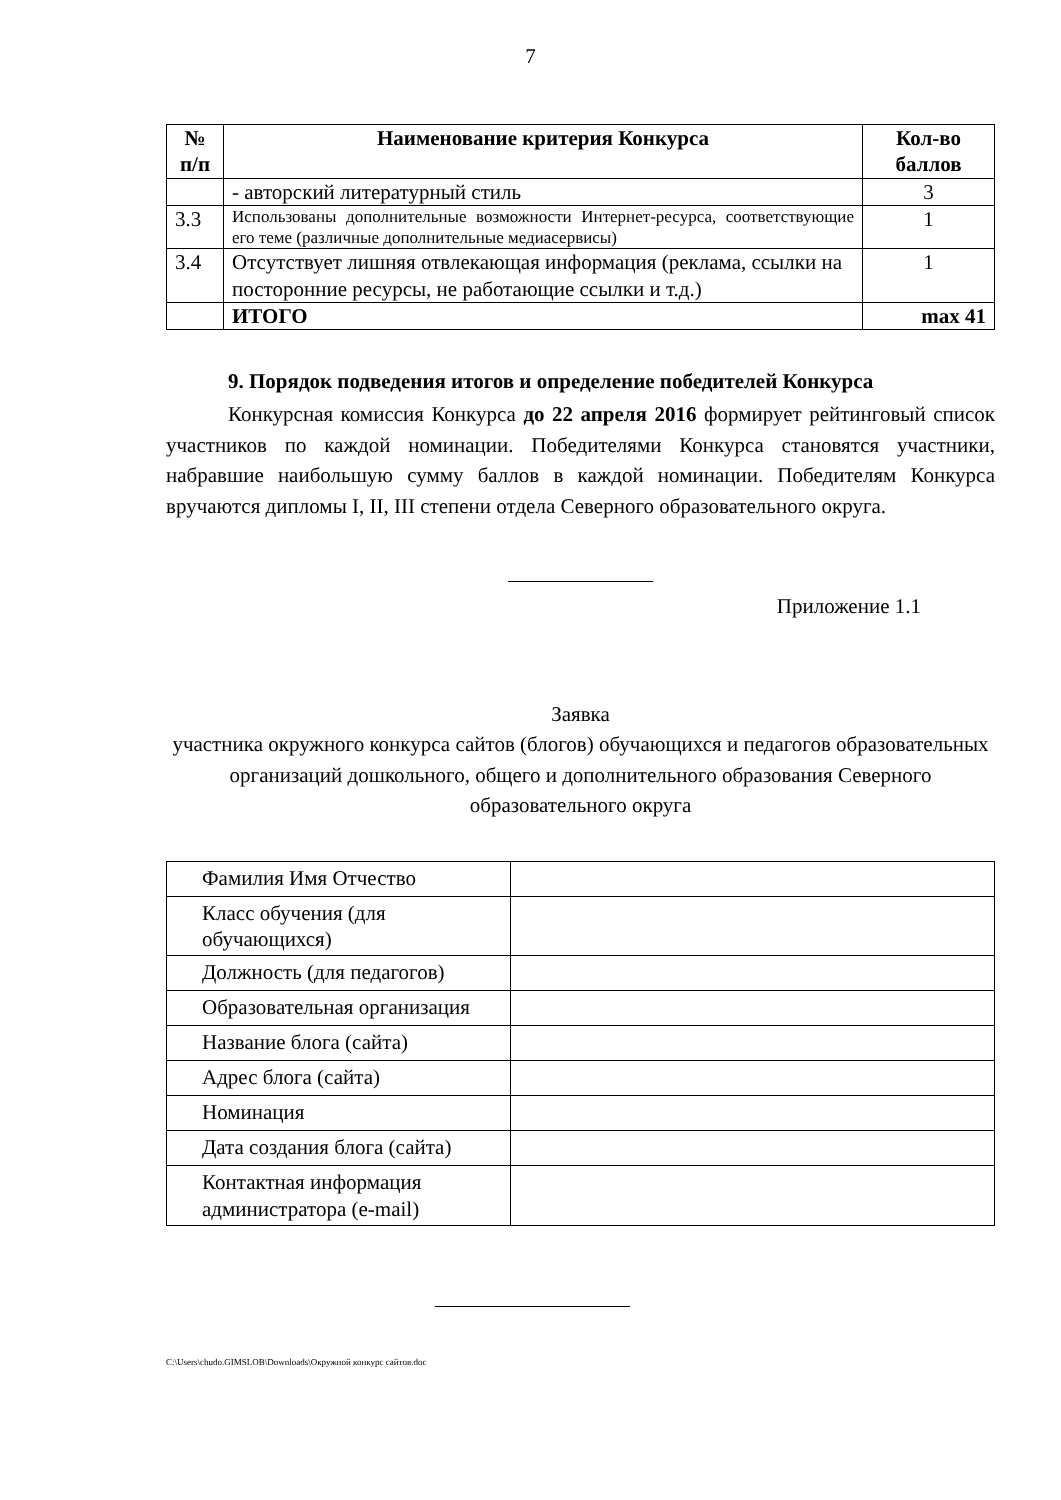7
| № п/п | Наименование критерия Конкурса | Кол-во баллов |
| --- | --- | --- |
| | - авторский литературный стиль | 3 |
| 3.3 | Использованы дополнительные возможности Интернет-ресурса, соответствующие его теме (различные дополнительные медиасервисы) | 1 |
| 3.4 | Отсутствует лишняя отвлекающая информация (реклама, ссылки на посторонние ресурсы, не работающие ссылки и т.д.) | 1 |
| | ИТОГО | max 41 |
9. Порядок подведения итогов и определение победителей Конкурса
Конкурсная комиссия Конкурса до 22 апреля 2016 формирует рейтинговый список участников по каждой номинации. Победителями Конкурса становятся участники, набравшие наибольшую сумму баллов в каждой номинации. Победителям Конкурса вручаются дипломы I, II, III степени отдела Северного образовательного округа.
Приложение 1.1
Заявка
участника окружного конкурса сайтов (блогов) обучающихся и педагогов образовательных организаций дошкольного, общего и дополнительного образования Северного образовательного округа
| Фамилия Имя Отчество | |
| Класс обучения (для обучающихся) | |
| Должность (для педагогов) | |
| Образовательная организация | |
| Название блога (сайта) | |
| Адрес блога (сайта) | |
| Номинация | |
| Дата создания блога (сайта) | |
| Контактная информация администратора (e-mail) | |
C:\Users\chudo.GIMSLOB\Downloads\Окружной конкурс сайтов.doc